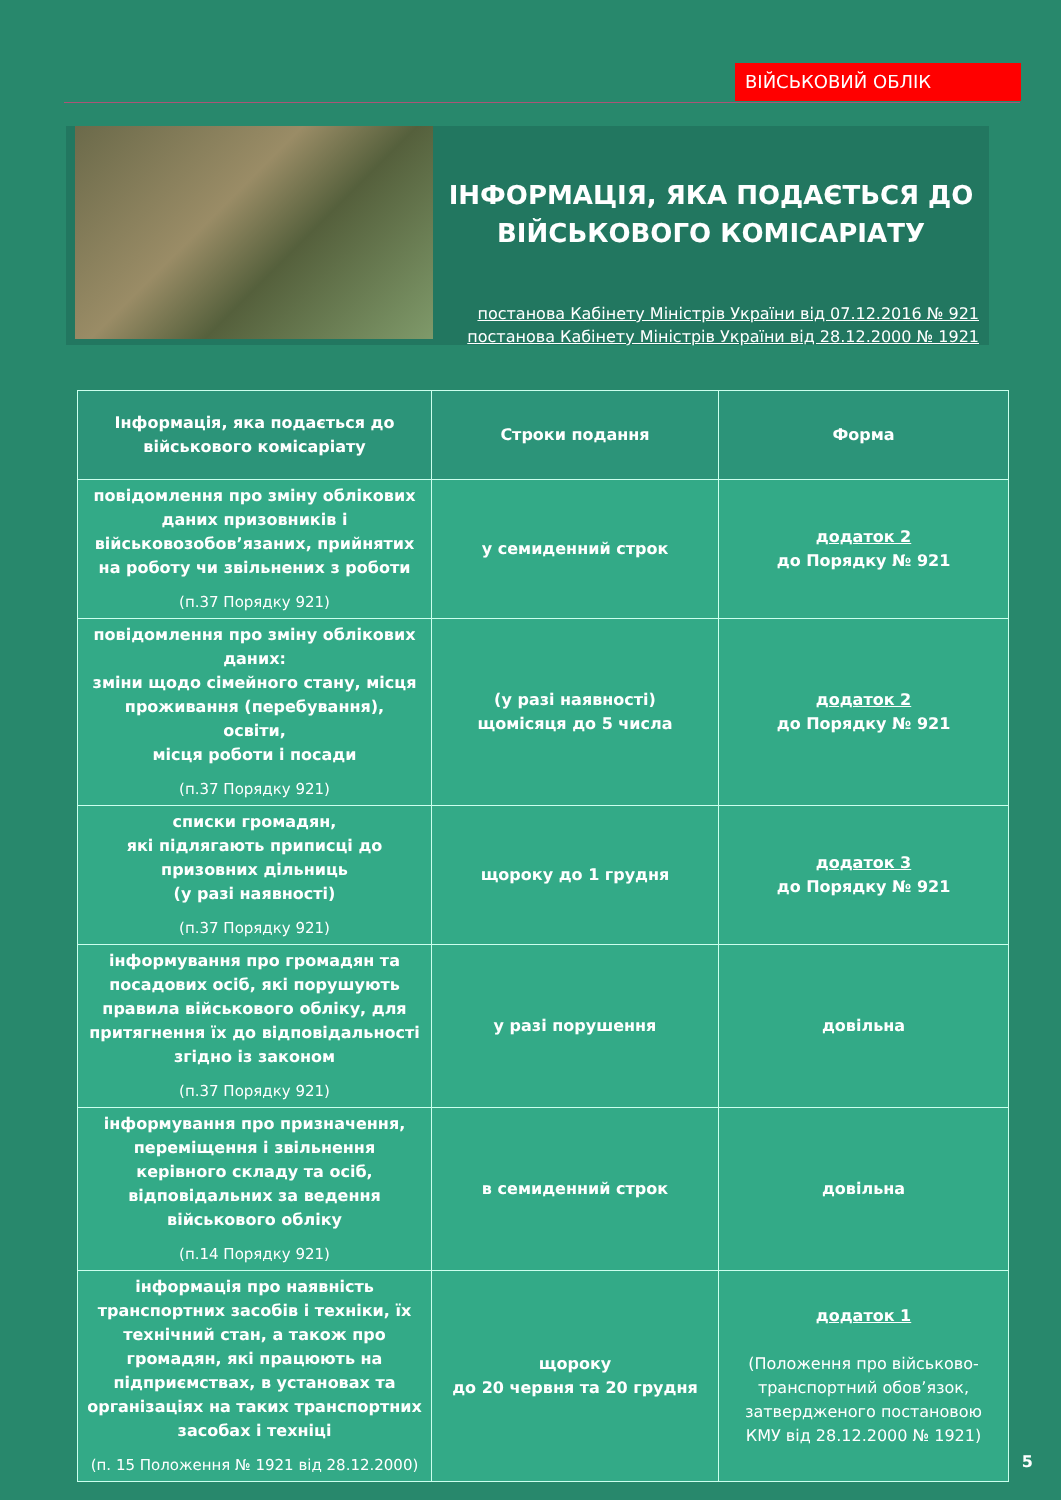ВІЙСЬКОВИЙ ОБЛІК
ІНФОРМАЦІЯ, ЯКА ПОДАЄТЬСЯ ДО ВІЙСЬКОВОГО КОМІСАРІАТУ
постанова Кабінету Міністрів України від 07.12.2016 № 921
постанова Кабінету Міністрів України від 28.12.2000 № 1921
| Інформація, яка подається до військового комісаріату | Строки подання | Форма |
| --- | --- | --- |
| повідомлення про зміну облікових даних призовників і військовозобов’язаних, прийнятих на роботу чи звільнених з роботи (п.37 Порядку 921) | у семиденний строк | додаток 2 до Порядку № 921 |
| повідомлення про зміну облікових даних: зміни щодо сімейного стану, місця проживання (перебування), освіти, місця роботи і посади (п.37 Порядку 921) | (у разі наявності) щомісяця до 5 числа | додаток 2 до Порядку № 921 |
| списки громадян, які підлягають приписці до призовних дільниць (у разі наявності) (п.37 Порядку 921) | щороку до 1 грудня | додаток 3 до Порядку № 921 |
| інформування про громадян та посадових осіб, які порушують правила військового обліку, для притягнення їх до відповідальності згідно із законом (п.37 Порядку 921) | у разі порушення | довільна |
| інформування про призначення, переміщення і звільнення керівного складу та осіб, відповідальних за ведення військового обліку (п.14 Порядку 921) | в семиденний строк | довільна |
| інформація про наявність транспортних засобів і техніки, їх технічний стан, а також про громадян, які працюють на підприємствах, в установах та організаціях на таких транспортних засобах і техніці (п. 15 Положення № 1921 від 28.12.2000) | щороку до 20 червня та 20 грудня | додаток 1 (Положення про військово-транспортний обов’язок, затвердженого постановою КМУ від 28.12.2000 № 1921) |
5